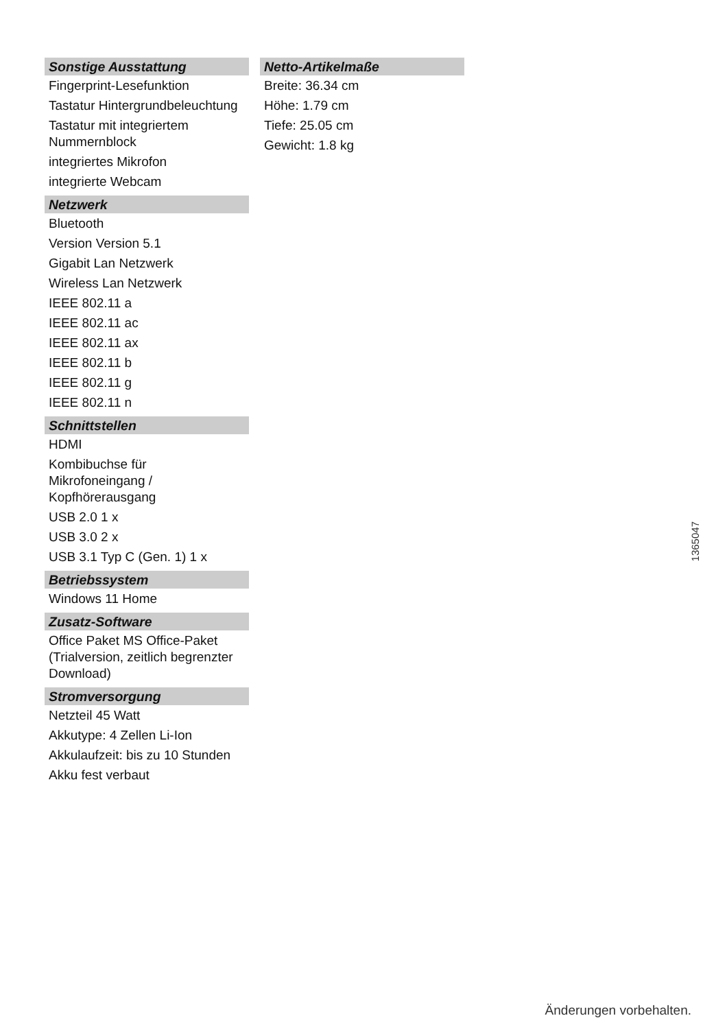Sonstige Ausstattung
Fingerprint-Lesefunktion
Tastatur Hintergrundbeleuchtung
Tastatur mit integriertem Nummernblock
integriertes Mikrofon
integrierte Webcam
Netzwerk
Bluetooth
Version Version 5.1
Gigabit Lan Netzwerk
Wireless Lan Netzwerk
IEEE 802.11 a
IEEE 802.11 ac
IEEE 802.11 ax
IEEE 802.11 b
IEEE 802.11 g
IEEE 802.11 n
Schnittstellen
HDMI
Kombibuchse für Mikrofoneingang / Kopfhörerausgang
USB 2.0 1 x
USB 3.0 2 x
USB 3.1 Typ C (Gen. 1) 1 x
Betriebssystem
Windows 11 Home
Zusatz-Software
Office Paket MS Office-Paket (Trialversion, zeitlich begrenzter Download)
Stromversorgung
Netzteil 45 Watt
Akkutype: 4 Zellen Li-Ion
Akkulaufzeit: bis zu 10 Stunden
Akku fest verbaut
Netto-Artikelmaße
Breite: 36.34 cm
Höhe: 1.79 cm
Tiefe: 25.05 cm
Gewicht: 1.8 kg
1365047
Änderungen vorbehalten.